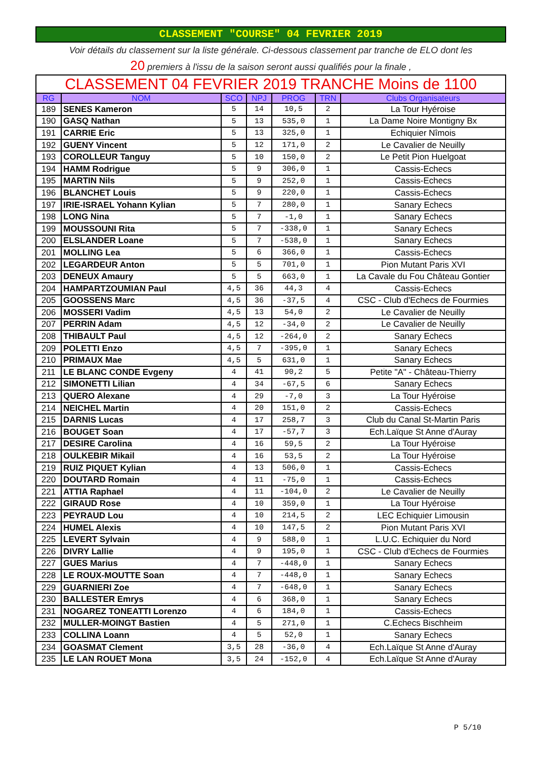CLASSEMENT "COURSE" 04 FEVRIER 2019
Voir détails du classement sur la liste générale. Ci-dessous classement par tranche de ELO dont les
20 premiers à l'issu de la saison seront aussi qualifiés pour la finale ,
| CLASSEMENT 04 FEVRIER 2019 TRANCHE Moins de 1100 | | | | | | |
| RG | NOM | SCO | NPJ | PROG | TRN | Clubs Organisateurs |
| 189 | SENES Kameron | 5 | 14 | 10,5 | 2 | La Tour Hyéroise |
| 190 | GASQ Nathan | 5 | 13 | 535,0 | 1 | La Dame Noire Montigny Bx |
| 191 | CARRIE Eric | 5 | 13 | 325,0 | 1 | Echiquier Nîmois |
| 192 | GUENY Vincent | 5 | 12 | 171,0 | 2 | Le Cavalier de Neuilly |
| 193 | COROLLEUR Tanguy | 5 | 10 | 150,0 | 2 | Le Petit Pion Huelgoat |
| 194 | HAMM Rodrigue | 5 | 9 | 306,0 | 1 | Cassis-Echecs |
| 195 | MARTIN Nils | 5 | 9 | 252,0 | 1 | Cassis-Echecs |
| 196 | BLANCHET Louis | 5 | 9 | 220,0 | 1 | Cassis-Echecs |
| 197 | IRIE-ISRAEL Yohann Kylian | 5 | 7 | 280,0 | 1 | Sanary Echecs |
| 198 | LONG Nina | 5 | 7 | -1,0 | 1 | Sanary Echecs |
| 199 | MOUSSOUNI Rita | 5 | 7 | -338,0 | 1 | Sanary Echecs |
| 200 | ELSLANDER Loane | 5 | 7 | -538,0 | 1 | Sanary Echecs |
| 201 | MOLLING Lea | 5 | 6 | 366,0 | 1 | Cassis-Echecs |
| 202 | LEGARDEUR Anton | 5 | 5 | 701,0 | 1 | Pion Mutant Paris XVI |
| 203 | DENEUX Amaury | 5 | 5 | 663,0 | 1 | La Cavale du Fou Château Gontier |
| 204 | HAMPARTZOUMIAN Paul | 4,5 | 36 | 44,3 | 4 | Cassis-Echecs |
| 205 | GOOSSENS Marc | 4,5 | 36 | -37,5 | 4 | CSC - Club d'Echecs de Fourmies |
| 206 | MOSSERI Vadim | 4,5 | 13 | 54,0 | 2 | Le Cavalier de Neuilly |
| 207 | PERRIN Adam | 4,5 | 12 | -34,0 | 2 | Le Cavalier de Neuilly |
| 208 | THIBAULT Paul | 4,5 | 12 | -264,0 | 2 | Sanary Echecs |
| 209 | POLETTI Enzo | 4,5 | 7 | -395,0 | 1 | Sanary Echecs |
| 210 | PRIMAUX Mae | 4,5 | 5 | 631,0 | 1 | Sanary Echecs |
| 211 | LE BLANC CONDE Evgeny | 4 | 41 | 90,2 | 5 | Petite "A" - Château-Thierry |
| 212 | SIMONETTI Lilian | 4 | 34 | -67,5 | 6 | Sanary Echecs |
| 213 | QUERO Alexane | 4 | 29 | -7,0 | 3 | La Tour Hyéroise |
| 214 | NEICHEL Martin | 4 | 20 | 151,0 | 2 | Cassis-Echecs |
| 215 | DARNIS Lucas | 4 | 17 | 258,7 | 3 | Club du Canal St-Martin Paris |
| 216 | BOUGET Soan | 4 | 17 | -57,7 | 3 | Ech.Laïque St Anne d'Auray |
| 217 | DESIRE Carolina | 4 | 16 | 59,5 | 2 | La Tour Hyéroise |
| 218 | OULKEBIR Mikail | 4 | 16 | 53,5 | 2 | La Tour Hyéroise |
| 219 | RUIZ PIQUET Kylian | 4 | 13 | 506,0 | 1 | Cassis-Echecs |
| 220 | DOUTARD Romain | 4 | 11 | -75,0 | 1 | Cassis-Echecs |
| 221 | ATTIA Raphael | 4 | 11 | -104,0 | 2 | Le Cavalier de Neuilly |
| 222 | GIRAUD Rose | 4 | 10 | 359,0 | 1 | La Tour Hyéroise |
| 223 | PEYRAUD Lou | 4 | 10 | 214,5 | 2 | LEC Echiquier Limousin |
| 224 | HUMEL Alexis | 4 | 10 | 147,5 | 2 | Pion Mutant Paris XVI |
| 225 | LEVERT Sylvain | 4 | 9 | 588,0 | 1 | L.U.C. Echiquier du Nord |
| 226 | DIVRY Lallie | 4 | 9 | 195,0 | 1 | CSC - Club d'Echecs de Fourmies |
| 227 | GUES Marius | 4 | 7 | -448,0 | 1 | Sanary Echecs |
| 228 | LE ROUX-MOUTTE Soan | 4 | 7 | -448,0 | 1 | Sanary Echecs |
| 229 | GUARNIERI Zoe | 4 | 7 | -648,0 | 1 | Sanary Echecs |
| 230 | BALLESTER Emrys | 4 | 6 | 368,0 | 1 | Sanary Echecs |
| 231 | NOGAREZ TONEATTI Lorenzo | 4 | 6 | 184,0 | 1 | Cassis-Echecs |
| 232 | MULLER-MOINGT Bastien | 4 | 5 | 271,0 | 1 | C.Echecs Bischheim |
| 233 | COLLINA Loann | 4 | 5 | 52,0 | 1 | Sanary Echecs |
| 234 | GOASMAT Clement | 3,5 | 28 | -36,0 | 4 | Ech.Laïque St Anne d'Auray |
| 235 | LE LAN ROUET Mona | 3,5 | 24 | -152,0 | 4 | Ech.Laïque St Anne d'Auray |
P 5/10